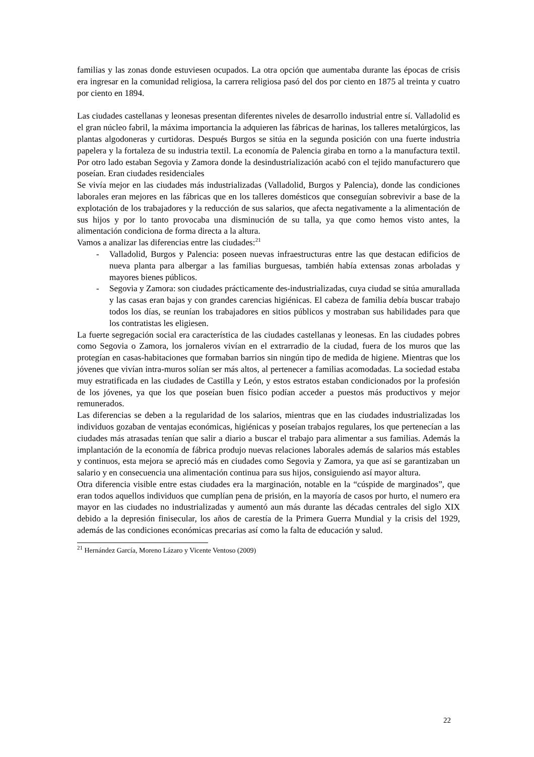familias y las zonas donde estuviesen ocupados. La otra opción que aumentaba durante las épocas de crisis era ingresar en la comunidad religiosa, la carrera religiosa pasó del dos por ciento en 1875 al treinta y cuatro por ciento en 1894.
Las ciudades castellanas y leonesas presentan diferentes niveles de desarrollo industrial entre sí. Valladolid es el gran núcleo fabril, la máxima importancia la adquieren las fábricas de harinas, los talleres metalúrgicos, las plantas algodoneras y curtidoras. Después Burgos se sitúa en la segunda posición con una fuerte industria papelera y la fortaleza de su industria textil. La economía de Palencia giraba en torno a la manufactura textil. Por otro lado estaban Segovia y Zamora donde la desindustrialización acabó con el tejido manufacturero que poseían. Eran ciudades residenciales
Se vivía mejor en las ciudades más industrializadas (Valladolid, Burgos y Palencia), donde las condiciones laborales eran mejores en las fábricas que en los talleres domésticos que conseguían sobrevivir a base de la explotación de los trabajadores y la reducción de sus salarios, que afecta negativamente a la alimentación de sus hijos y por lo tanto provocaba una disminución de su talla, ya que como hemos visto antes, la alimentación condiciona de forma directa a la altura.
Vamos a analizar las diferencias entre las ciudades:<sup>21</sup>
- Valladolid, Burgos y Palencia: poseen nuevas infraestructuras entre las que destacan edificios de nueva planta para albergar a las familias burguesas, también había extensas zonas arboladas y mayores bienes públicos.
- Segovia y Zamora: son ciudades prácticamente des-industrializadas, cuya ciudad se sitúa amurallada y las casas eran bajas y con grandes carencias higiénicas. El cabeza de familia debía buscar trabajo todos los días, se reunían los trabajadores en sitios públicos y mostraban sus habilidades para que los contratistas les eligiesen.
La fuerte segregación social era característica de las ciudades castellanas y leonesas. En las ciudades pobres como Segovia o Zamora, los jornaleros vivían en el extrarradio de la ciudad, fuera de los muros que las protegían en casas-habitaciones que formaban barrios sin ningún tipo de medida de higiene. Mientras que los jóvenes que vivían intra-muros solían ser más altos, al pertenecer a familias acomodadas. La sociedad estaba muy estratificada en las ciudades de Castilla y León, y estos estratos estaban condicionados por la profesión de los jóvenes, ya que los que poseían buen físico podían acceder a puestos más productivos y mejor remunerados.
Las diferencias se deben a la regularidad de los salarios, mientras que en las ciudades industrializadas los individuos gozaban de ventajas económicas, higiénicas y poseían trabajos regulares, los que pertenecían a las ciudades más atrasadas tenían que salir a diario a buscar el trabajo para alimentar a sus familias. Además la implantación de la economía de fábrica produjo nuevas relaciones laborales además de salarios más estables y continuos, esta mejora se apreció más en ciudades como Segovia y Zamora, ya que así se garantizaban un salario y en consecuencia una alimentación continua para sus hijos, consiguiendo así mayor altura.
Otra diferencia visible entre estas ciudades era la marginación, notable en la “cúspide de marginados”, que eran todos aquellos individuos que cumplían pena de prisión, en la mayoría de casos por hurto, el numero era mayor en las ciudades no industrializadas y aumentó aun más durante las décadas centrales del siglo XIX debido a la depresión finisecular, los años de carestía de la Primera Guerra Mundial y la crisis del 1929, además de las condiciones económicas precarias así como la falta de educación y salud.
<sup>21</sup> Hernández García, Moreno Lázaro y Vicente Ventoso (2009)
22